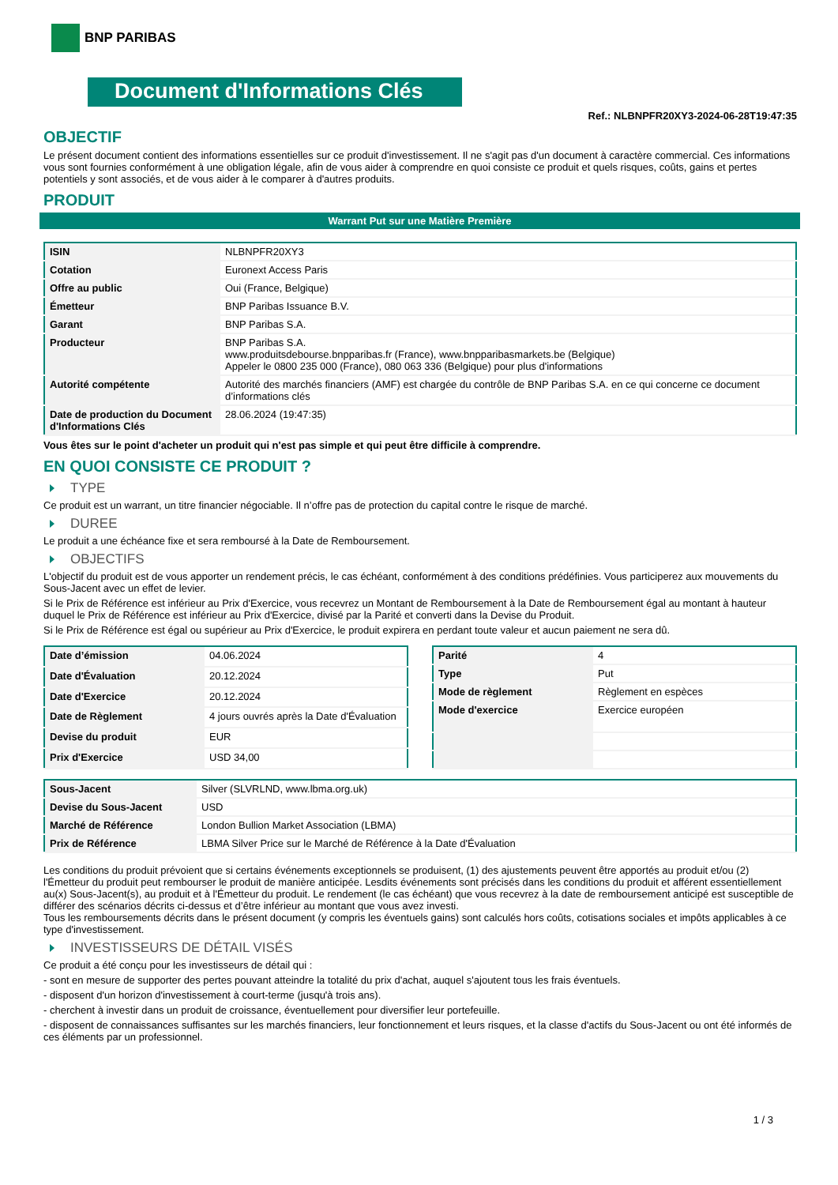BNP PARIBAS
Document d'Informations Clés
Ref.: NLBNPFR20XY3-2024-06-28T19:47:35
OBJECTIF
Le présent document contient des informations essentielles sur ce produit d'investissement. Il ne s'agit pas d'un document à caractère commercial. Ces informations vous sont fournies conformément à une obligation légale, afin de vous aider à comprendre en quoi consiste ce produit et quels risques, coûts, gains et pertes potentiels y sont associés, et de vous aider à le comparer à d'autres produits.
PRODUIT
Warrant Put sur une Matière Première
| ISIN | NLBNPFR20XY3 |
| Cotation | Euronext Access Paris |
| Offre au public | Oui (France, Belgique) |
| Émetteur | BNP Paribas Issuance B.V. |
| Garant | BNP Paribas S.A. |
| Producteur | BNP Paribas S.A. www.produitsdebourse.bnpparibas.fr (France), www.bnpparibasmarkets.be (Belgique) Appeler le 0800 235 000 (France), 080 063 336 (Belgique) pour plus d'informations |
| Autorité compétente | Autorité des marchés financiers (AMF) est chargée du contrôle de BNP Paribas S.A. en ce qui concerne ce document d’informations clés |
| Date de production du Document d'Informations Clés | 28.06.2024 (19:47:35) |
Vous êtes sur le point d'acheter un produit qui n'est pas simple et qui peut être difficile à comprendre.
EN QUOI CONSISTE CE PRODUIT ?
TYPE
Ce produit est un warrant, un titre financier négociable. Il n’offre pas de protection du capital contre le risque de marché.
DUREE
Le produit a une échéance fixe et sera remboursé à la Date de Remboursement.
OBJECTIFS
L'objectif du produit est de vous apporter un rendement précis, le cas échéant, conformément à des conditions prédéfinies. Vous participerez aux mouvements du Sous-Jacent avec un effet de levier.
Si le Prix de Référence est inférieur au Prix d'Exercice, vous recevrez un Montant de Remboursement à la Date de Remboursement égal au montant à hauteur duquel le Prix de Référence est inférieur au Prix d'Exercice, divisé par la Parité et converti dans la Devise du Produit.
Si le Prix de Référence est égal ou supérieur au Prix d'Exercice, le produit expirera en perdant toute valeur et aucun paiement ne sera dû.
| Date d’émission | 04.06.2024 |
| Date d'Évaluation | 20.12.2024 |
| Date d'Exercice | 20.12.2024 |
| Date de Règlement | 4 jours ouvrés après la Date d'Évaluation |
| Devise du produit | EUR |
| Prix d'Exercice | USD 34,00 |
| Parité | 4 |
| Type | Put |
| Mode de règlement | Règlement en espèces |
| Mode d'exercice | Exercice européen |
| Sous-Jacent | Silver (SLVRLND, www.lbma.org.uk) |
| Devise du Sous-Jacent | USD |
| Marché de Référence | London Bullion Market Association (LBMA) |
| Prix de Référence | LBMA Silver Price sur le Marché de Référence à la Date d'Évaluation |
Les conditions du produit prévoient que si certains événements exceptionnels se produisent, (1) des ajustements peuvent être apportés au produit et/ou (2) l'Émetteur du produit peut rembourser le produit de manière anticipée. Lesdits événements sont précisés dans les conditions du produit et afférent essentiellement au(x) Sous-Jacent(s), au produit et à l'Émetteur du produit. Le rendement (le cas échéant) que vous recevrez à la date de remboursement anticipé est susceptible de différer des scénarios décrits ci-dessus et d’être inférieur au montant que vous avez investi.
Tous les remboursements décrits dans le présent document (y compris les éventuels gains) sont calculés hors coûts, cotisations sociales et impôts applicables à ce type d'investissement.
INVESTISSEURS DE DÉTAIL VISÉS
Ce produit a été conçu pour les investisseurs de détail qui :
- sont en mesure de supporter des pertes pouvant atteindre la totalité du prix d'achat, auquel s'ajoutent tous les frais éventuels.
- disposent d'un horizon d'investissement à court-terme (jusqu'à trois ans).
- cherchent à investir dans un produit de croissance, éventuellement pour diversifier leur portefeuille.
- disposent de connaissances suffisantes sur les marchés financiers, leur fonctionnement et leurs risques, et la classe d'actifs du Sous-Jacent ou ont été informés de ces éléments par un professionnel.
1 / 3